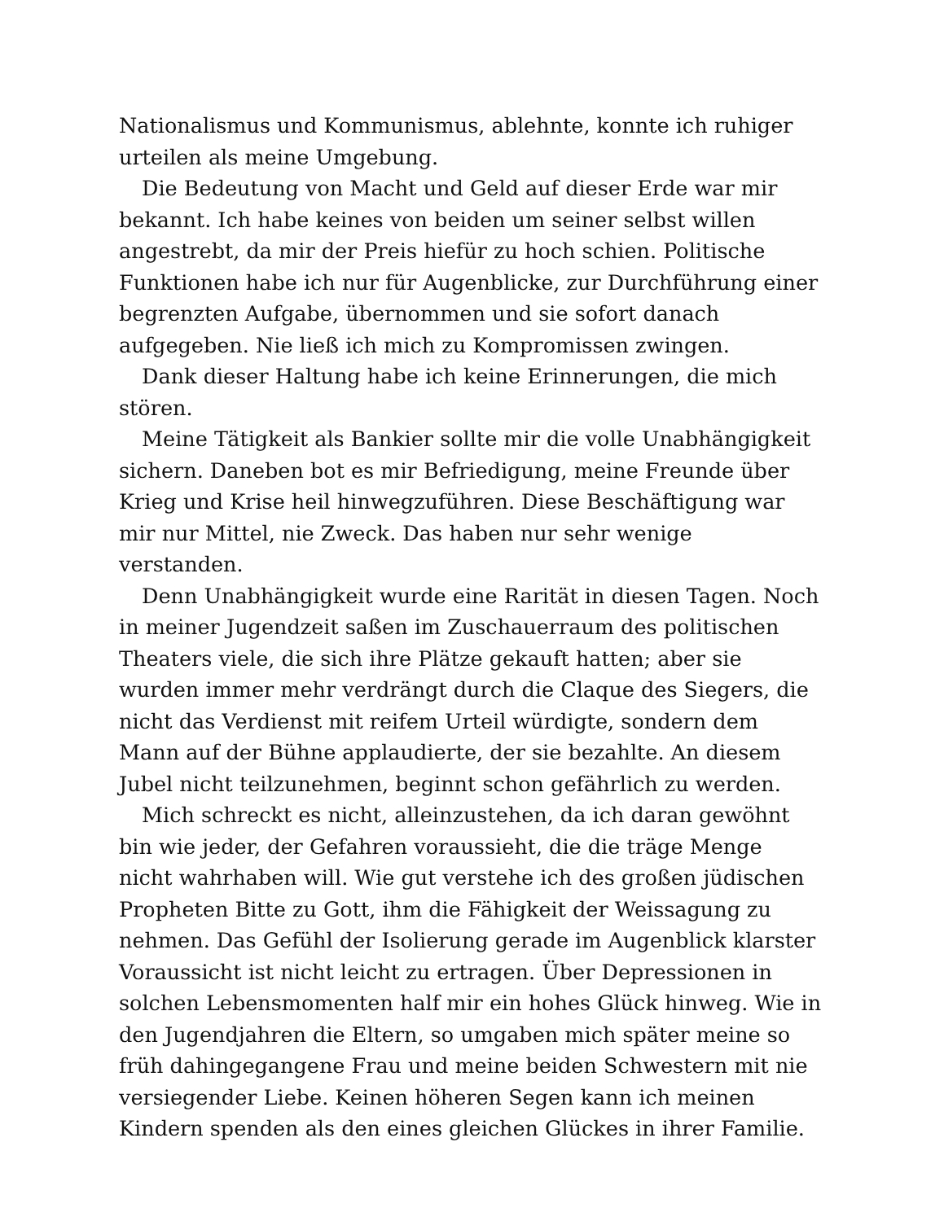Nationalismus und Kommunismus, ablehnte, konnte ich ruhiger urteilen als meine Umgebung.
Die Bedeutung von Macht und Geld auf dieser Erde war mir bekannt. Ich habe keines von beiden um seiner selbst willen angestrebt, da mir der Preis hiefür zu hoch schien. Politische Funktionen habe ich nur für Augenblicke, zur Durchführung einer begrenzten Aufgabe, übernommen und sie sofort danach aufgegeben. Nie ließ ich mich zu Kompromissen zwingen.
Dank dieser Haltung habe ich keine Erinnerungen, die mich stören.
Meine Tätigkeit als Bankier sollte mir die volle Unabhängigkeit sichern. Daneben bot es mir Befriedigung, meine Freunde über Krieg und Krise heil hinwegzuführen. Diese Beschäftigung war mir nur Mittel, nie Zweck. Das haben nur sehr wenige verstanden.
Denn Unabhängigkeit wurde eine Rarität in diesen Tagen. Noch in meiner Jugendzeit saßen im Zuschauerraum des politischen Theaters viele, die sich ihre Plätze gekauft hatten; aber sie wurden immer mehr verdrängt durch die Claque des Siegers, die nicht das Verdienst mit reifem Urteil würdigte, sondern dem Mann auf der Bühne applaudierte, der sie bezahlte. An diesem Jubel nicht teilzunehmen, beginnt schon gefährlich zu werden.
Mich schreckt es nicht, alleinzustehen, da ich daran gewöhnt bin wie jeder, der Gefahren voraussieht, die die träge Menge nicht wahrhaben will. Wie gut verstehe ich des großen jüdischen Propheten Bitte zu Gott, ihm die Fähigkeit der Weissagung zu nehmen. Das Gefühl der Isolierung gerade im Augenblick klarster Voraussicht ist nicht leicht zu ertragen. Über Depressionen in solchen Lebensmomenten half mir ein hohes Glück hinweg. Wie in den Jugendjahren die Eltern, so umgaben mich später meine so früh dahingegangene Frau und meine beiden Schwestern mit nie versiegender Liebe. Keinen höheren Segen kann ich meinen Kindern spenden als den eines gleichen Glückes in ihrer Familie.